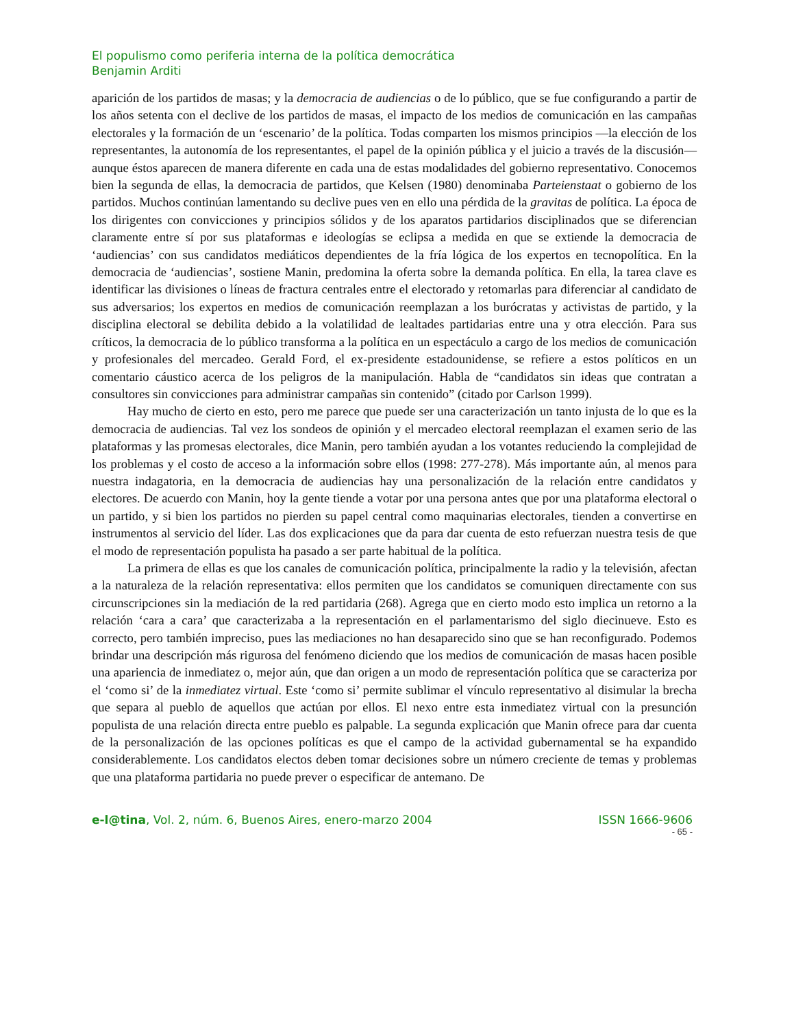El populismo como periferia interna de la política democrática
Benjamin Arditi
aparición de los partidos de masas; y la democracia de audiencias o de lo público, que se fue configurando a partir de los años setenta con el declive de los partidos de masas, el impacto de los medios de comunicación en las campañas electorales y la formación de un ‘escenario’ de la política. Todas comparten los mismos principios —la elección de los representantes, la autonomía de los representantes, el papel de la opinión pública y el juicio a través de la discusión— aunque éstos aparecen de manera diferente en cada una de estas modalidades del gobierno representativo. Conocemos bien la segunda de ellas, la democracia de partidos, que Kelsen (1980) denominaba Parteienstaat o gobierno de los partidos. Muchos continúan lamentando su declive pues ven en ello una pérdida de la gravitas de política. La época de los dirigentes con convicciones y principios sólidos y de los aparatos partidarios disciplinados que se diferencian claramente entre sí por sus plataformas e ideologías se eclipsa a medida en que se extiende la democracia de ‘audiencias’ con sus candidatos mediáticos dependientes de la fría lógica de los expertos en tecnopolítica. En la democracia de ‘audiencias’, sostiene Manin, predomina la oferta sobre la demanda política. En ella, la tarea clave es identificar las divisiones o líneas de fractura centrales entre el electorado y retomarlas para diferenciar al candidato de sus adversarios; los expertos en medios de comunicación reemplazan a los burócratas y activistas de partido, y la disciplina electoral se debilita debido a la volatilidad de lealtades partidarias entre una y otra elección. Para sus críticos, la democracia de lo público transforma a la política en un espectáculo a cargo de los medios de comunicación y profesionales del mercadeo. Gerald Ford, el ex-presidente estadounidense, se refiere a estos políticos en un comentario cáustico acerca de los peligros de la manipulación. Habla de “candidatos sin ideas que contratan a consultores sin convicciones para administrar campañas sin contenido” (citado por Carlson 1999).
Hay mucho de cierto en esto, pero me parece que puede ser una caracterización un tanto injusta de lo que es la democracia de audiencias. Tal vez los sondeos de opinión y el mercadeo electoral reemplazan el examen serio de las plataformas y las promesas electorales, dice Manin, pero también ayudan a los votantes reduciendo la complejidad de los problemas y el costo de acceso a la información sobre ellos (1998: 277-278). Más importante aún, al menos para nuestra indagatoria, en la democracia de audiencias hay una personalización de la relación entre candidatos y electores. De acuerdo con Manin, hoy la gente tiende a votar por una persona antes que por una plataforma electoral o un partido, y si bien los partidos no pierden su papel central como maquinarias electorales, tienden a convertirse en instrumentos al servicio del líder. Las dos explicaciones que da para dar cuenta de esto refuerzan nuestra tesis de que el modo de representación populista ha pasado a ser parte habitual de la política.
La primera de ellas es que los canales de comunicación política, principalmente la radio y la televisión, afectan a la naturaleza de la relación representativa: ellos permiten que los candidatos se comuniquen directamente con sus circunscripciones sin la mediación de la red partidaria (268). Agrega que en cierto modo esto implica un retorno a la relación ‘cara a cara’ que caracterizaba a la representación en el parlamentarismo del siglo diecinueve. Esto es correcto, pero también impreciso, pues las mediaciones no han desaparecido sino que se han reconfigurado. Podemos brindar una descripción más rigurosa del fenómeno diciendo que los medios de comunicación de masas hacen posible una apariencia de inmediatez o, mejor aún, que dan origen a un modo de representación política que se caracteriza por el ‘como si’ de la inmediatez virtual. Este ‘como si’ permite sublimar el vínculo representativo al disimular la brecha que separa al pueblo de aquellos que actúan por ellos. El nexo entre esta inmediatez virtual con la presunción populista de una relación directa entre pueblo es palpable. La segunda explicación que Manin ofrece para dar cuenta de la personalización de las opciones políticas es que el campo de la actividad gubernamental se ha expandido considerablemente. Los candidatos electos deben tomar decisiones sobre un número creciente de temas y problemas que una plataforma partidaria no puede prever o especificar de antemano. De
e-l@tina, Vol. 2, núm. 6, Buenos Aires, enero-marzo 2004 ISSN 1666-9606
- 65 -